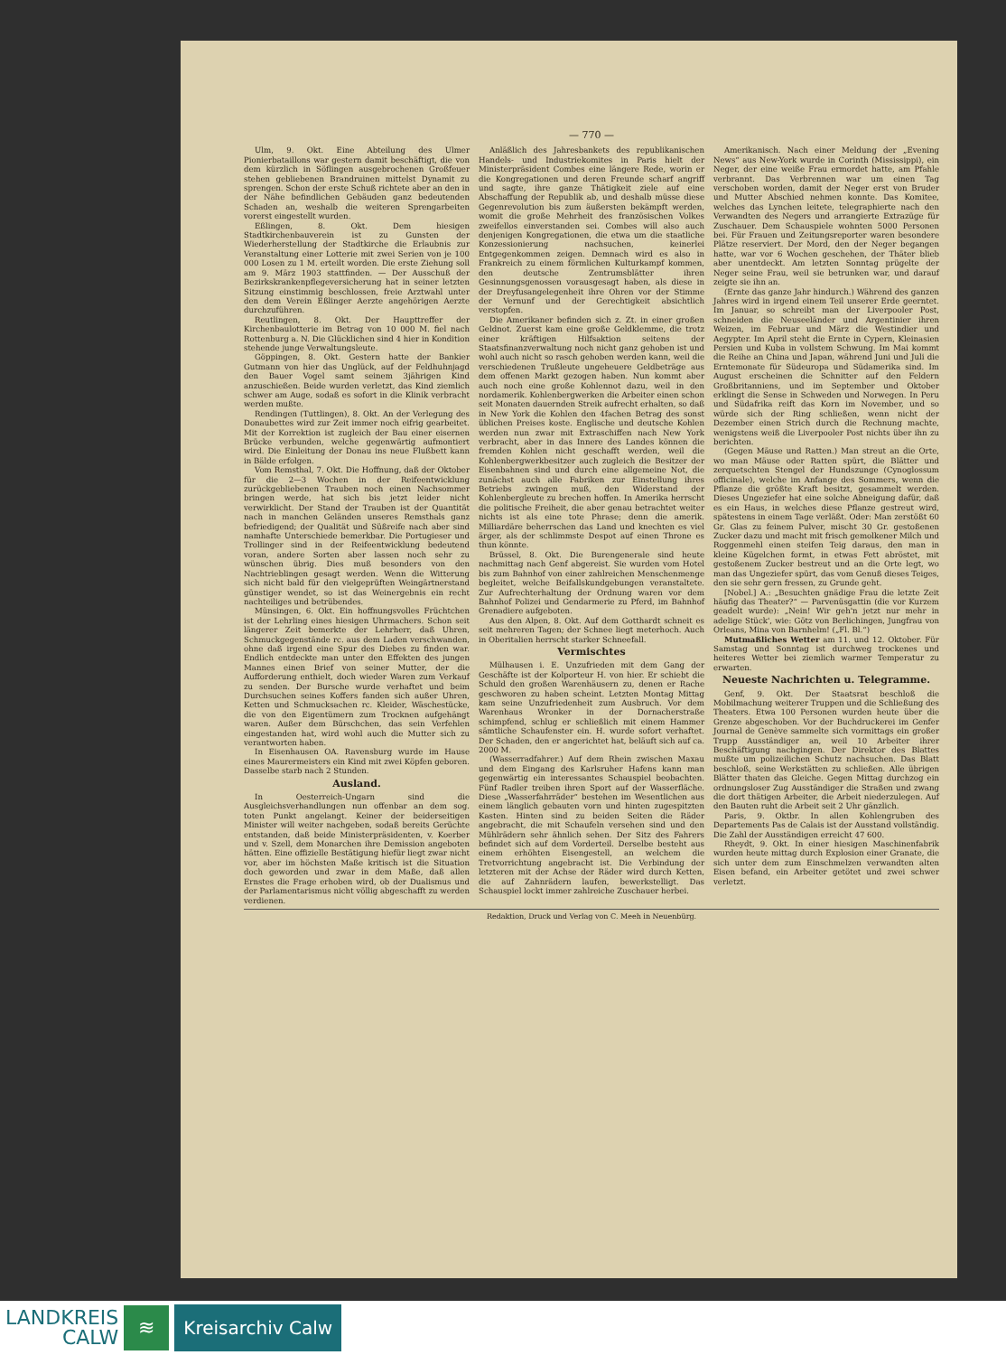— 770 —
Ulm, 9. Okt. Eine Abteilung des Ulmer Pionierbataillons war gestern damit beschäftigt, die von dem kürzlich in Söflingen ausgebrochenen Großfeuer stehen gebliebenen Brandruinen mittelst Dynamit zu sprengen. Schon der erste Schuß richtete aber an den in der Nähe befindlichen Gebäuden ganz bedeutenden Schaden an, weshalb die weiteren Sprengarbeiten vorerst eingestellt wurden.
Eßlingen, 8. Okt. Dem hiesigen Stadtkirchenbauverein ist zu Gunsten der Wiederherstellung der Stadtkirche die Erlaubnis zur Veranstaltung einer Lotterie mit zwei Serien von je 100 000 Losen zu 1 M. erteilt worden. Die erste Ziehung soll am 9. März 1903 stattfinden. — Der Ausschuß der Bezirkskrankenpflegeversicherung hat in seiner letzten Sitzung einstimmig beschlossen, freie Arztwahl unter den dem Verein Eßlinger Aerzte angehörigen Aerzte durchzuführen.
Reutlingen, 8. Okt. Der Haupttreffer der Kirchenbaulotterie im Betrag von 10 000 M. fiel nach Rottenburg a. N. Die Glücklichen sind 4 hier in Kondition stehende junge Verwaltungsleute.
Göppingen, 8. Okt. Gestern hatte der Bankier Gutmann von hier das Unglück, auf der Feldhuhnjagd den Bauer Vogel samt seinem 3jährigen Kind anzuschießen. Beide wurden verletzt, das Kind ziemlich schwer am Auge, sodaß es sofort in die Klinik verbracht werden mußte.
Rendingen (Tuttlingen), 8. Okt. An der Verlegung des Donaubettes wird zur Zeit immer noch eifrig gearbeitet. Mit der Korrektion ist zugleich der Bau einer eisernen Brücke verbunden, welche gegenwärtig aufmontiert wird. Die Einleitung der Donau ins neue Flußbett kann in Bälde erfolgen.
Vom Remsthal, 7. Okt. Die Hoffnung, daß der Oktober für die 2—3 Wochen in der Reifeentwicklung zurückgebliebenen Trauben noch einen Nachsommer bringen werde, hat sich bis jetzt leider nicht verwirklicht. Der Stand der Trauben ist der Quantität nach in manchen Geländen unseres Remsthals ganz befriedigend; der Qualität und Süßreife nach aber sind namhafte Unterschiede bemerkbar. Die Portugieser und Trollinger sind in der Reifeentwicklung bedeutend voran, andere Sorten aber lassen noch sehr zu wünschen übrig. Dies muß besonders von den Nachtrieblingen gesagt werden. Wenn die Witterung sich nicht bald für den vielgeprüften Weingärtnerstand günstiger wendet, so ist das Weinergebnis ein recht nachteiliges und betrübendes.
Münsingen, 6. Okt. Ein hoffnungsvolles Früchtchen ist der Lehrling eines hiesigen Uhrmachers. Schon seit längerer Zeit bemerkte der Lehrherr, daß Uhren, Schmuckgegenstände rc. aus dem Laden verschwanden, ohne daß irgend eine Spur des Diebes zu finden war. Endlich entdeckte man unter den Effekten des jungen Mannes einen Brief von seiner Mutter, der die Aufforderung enthielt, doch wieder Waren zum Verkauf zu senden. Der Bursche wurde verhaftet und beim Durchsuchen seines Koffers fanden sich außer Uhren, Ketten und Schmucksachen rc. Kleider, Wäschestücke, die von den Eigentümern zum Trocknen aufgehängt waren. Außer dem Bürschchen, das sein Verfehlen eingestanden hat, wird wohl auch die Mutter sich zu verantworten haben.
In Eisenhausen OA. Ravensburg wurde im Hause eines Maurermeisters ein Kind mit zwei Köpfen geboren. Dasselbe starb nach 2 Stunden.
Ausland.
In Oesterreich-Ungarn sind die Ausgleichsverhandlungen nun offenbar an dem sog. toten Punkt angelangt. Keiner der beiderseitigen Minister will weiter nachgeben, sodaß bereits Gerüchte entstanden, daß beide Ministerpräsidenten, v. Koerber und v. Szell, dem Monarchen ihre Demission angeboten hätten. Eine offizielle Bestätigung hiefür liegt zwar nicht vor, aber im höchsten Maße kritisch ist die Situation doch geworden und zwar in dem Maße, daß allen Ernstes die Frage erhoben wird, ob der Dualismus und der Parlamentarismus nicht völlig abgeschafft zu werden verdienen.
Anläßlich des Jahresbankets des republikanischen Handels- und Industriekomites in Paris hielt der Ministerpräsident Combes eine längere Rede, worin er die Kongregationen und deren Freunde scharf angriff und sagte, ihre ganze Thätigkeit ziele auf eine Abschaffung der Republik ab, und deshalb müsse diese Gegenrevolution bis zum äußersten bekämpft werden, womit die große Mehrheit des französischen Volkes zweifellos einverstanden sei. Combes will also auch denjenigen Kongregationen, die etwa um die staatliche Konzessionierung nachsuchen, keinerlei Entgegenkommen zeigen. Demnach wird es also in Frankreich zu einem förmlichen Kulturkampf kommen, den deutsche Zentrumsblätter ihren Gesinnungsgenossen vorausgesagt haben, als diese in der Dreyfusangelegenheit ihre Ohren vor der Stimme der Vernunf und der Gerechtigkeit absichtlich verstopfen.
Die Amerikaner befinden sich z. Zt. in einer großen Geldnot. Zuerst kam eine große Geldklemme, die trotz einer kräftigen Hilfsaktion seitens der Staatsfinanzverwaltung noch nicht ganz gehoben ist und wohl auch nicht so rasch gehoben werden kann, weil die verschiedenen Trußleute ungeheuere Geldbeträge aus dem offenen Markt gezogen haben. Nun kommt aber auch noch eine große Kohlennot dazu, weil in den nordamerik. Kohlenbergwerken die Arbeiter einen schon seit Monaten dauernden Streik aufrecht erhalten, so daß in New York die Kohlen den 4fachen Betrag des sonst üblichen Preises koste. Englische und deutsche Kohlen werden nun zwar mit Extraschiffen nach New York verbracht, aber in das Innere des Landes können die fremden Kohlen nicht geschafft werden, weil die Kohlenbergwerkbesitzer auch zugleich die Besitzer der Eisenbahnen sind und durch eine allgemeine Not, die zunächst auch alle Fabriken zur Einstellung ihres Betriebs zwingen muß, den Widerstand der Kohlenbergleute zu brechen hoffen. In Amerika herrscht die politische Freiheit, die aber genau betrachtet weiter nichts ist als eine tote Phrase; denn die amerik. Milliardäre beherrschen das Land und knechten es viel ärger, als der schlimmste Despot auf einen Throne es thun könnte.
Brüssel, 8. Okt. Die Burengenerale sind heute nachmittag nach Genf abgereist. Sie wurden vom Hotel bis zum Bahnhof von einer zahlreichen Menschenmenge begleitet, welche Beifallskundgebungen veranstaltete. Zur Aufrechterhaltung der Ordnung waren vor dem Bahnhof Polizei und Gendarmerie zu Pferd, im Bahnhof Grenadiere aufgeboten.
Aus den Alpen, 8. Okt. Auf dem Gotthardt schneit es seit mehreren Tagen; der Schnee liegt meterhoch. Auch in Oberitalien herrscht starker Schneefall.
Vermischtes
Mülhausen i. E. Unzufrieden mit dem Gang der Geschäfte ist der Kolporteur H. von hier. Er schiebt die Schuld den großen Warenhäusern zu, denen er Rache geschworen zu haben scheint. Letzten Montag Mittag kam seine Unzufriedenheit zum Ausbruch. Vor dem Warenhaus Wronker in der Dornacherstraße schimpfend, schlug er schließlich mit einem Hammer sämtliche Schaufenster ein. H. wurde sofort verhaftet. Der Schaden, den er angerichtet hat, beläuft sich auf ca. 2000 M.
(Wasserradfahrer.) Auf dem Rhein zwischen Maxau und dem Eingang des Karlsruher Hafens kann man gegenwärtig ein interessantes Schauspiel beobachten. Fünf Radler treiben ihren Sport auf der Wasserfläche. Diese „Wasserfahrräder“ bestehen im Wesentlichen aus einem länglich gebauten vorn und hinten zugespitzten Kasten. Hinten sind zu beiden Seiten die Räder angebracht, die mit Schaufeln versehen sind und den Mühlrädern sehr ähnlich sehen. Der Sitz des Fahrers befindet sich auf dem Vorderteil. Derselbe besteht aus einem erhöhten Eisengestell, an welchem die Tretvorrichtung angebracht ist. Die Verbindung der letzteren mit der Achse der Räder wird durch Ketten, die auf Zahnrädern laufen, bewerkstelligt. Das Schauspiel lockt immer zahlreiche Zuschauer herbei.
Amerikanisch. Nach einer Meldung der „Evening News“ aus New-York wurde in Corinth (Mississippi), ein Neger, der eine weiße Frau ermordet hatte, am Pfahle verbrannt. Das Verbrennen war um einen Tag verschoben worden, damit der Neger erst von Bruder und Mutter Abschied nehmen konnte. Das Komitee, welches das Lynchen leitete, telegraphierte nach den Verwandten des Negers und arrangierte Extrazüge für Zuschauer. Dem Schauspiele wohnten 5000 Personen bei. Für Frauen und Zeitungsreporter waren besondere Plätze reserviert. Der Mord, den der Neger begangen hatte, war vor 6 Wochen geschehen, der Thäter blieb aber unentdeckt. Am letzten Sonntag prügelte der Neger seine Frau, weil sie betrunken war, und darauf zeigte sie ihn an.
(Ernte das ganze Jahr hindurch.) Während des ganzen Jahres wird in irgend einem Teil unserer Erde geerntet. Im Januar, so schreibt man der Liverpooler Post, schneiden die Neuseeländer und Argentinier ihren Weizen, im Februar und März die Westindier und Aegypter. Im April steht die Ernte in Cypern, Kleinasien Persien und Kuba in vollstem Schwung. Im Mai kommt die Reihe an China und Japan, während Juni und Juli die Erntemonate für Südeuropa und Südamerika sind. Im August erscheinen die Schnitter auf den Feldern Großbritanniens, und im September und Oktober erklingt die Sense in Schweden und Norwegen. In Peru und Südafrika reift das Korn im November, und so würde sich der Ring schließen, wenn nicht der Dezember einen Strich durch die Rechnung machte, wenigstens weiß die Liverpooler Post nichts über ihn zu berichten.
(Gegen Mäuse und Ratten.) Man streut an die Orte, wo man Mäuse oder Ratten spürt, die Blätter und zerquetschten Stengel der Hundszunge (Cynoglossum officinale), welche im Anfange des Sommers, wenn die Pflanze die größte Kraft besitzt, gesammelt werden. Dieses Ungeziefer hat eine solche Abneigung dafür, daß es ein Haus, in welches diese Pflanze gestreut wird, spätestens in einem Tage verläßt. Oder: Man zerstößt 60 Gr. Glas zu feinem Pulver, mischt 30 Gr. gestoßenen Zucker dazu und macht mit frisch gemolkener Milch und Roggenmehl einen steifen Teig daraus, den man in kleine Kügelchen formt, in etwas Fett abröstet, mit gestoßenem Zucker bestreut und an die Orte legt, wo man das Ungeziefer spürt, das vom Genuß dieses Teiges, den sie sehr gern fressen, zu Grunde geht.
[Nobel.] A.: „Besuchten gnädige Frau die letzte Zeit häufig das Theater?“ — Parvenüsgattin (die vor Kurzem geadelt wurde): „Nein! Wir geh'n jetzt nur mehr in adelige Stück', wie: Götz von Berlichingen, Jungfrau von Orleans, Mina von Barnhelm! („Fl. Bl.“)
Mutmaßliches Wetter am 11. und 12. Oktober. Für Samstag und Sonntag ist durchweg trockenes und heiteres Wetter bei ziemlich warmer Temperatur zu erwarten.
Neueste Nachrichten u. Telegramme.
Genf, 9. Okt. Der Staatsrat beschloß die Mobilmachung weiterer Truppen und die Schließung des Theaters. Etwa 100 Personen wurden heute über die Grenze abgeschoben. Vor der Buchdruckerei im Genfer Journal de Genève sammelte sich vormittags ein großer Trupp Ausständiger an, weil 10 Arbeiter ihrer Beschäftigung nachgingen. Der Direktor des Blattes mußte um polizeilichen Schutz nachsuchen. Das Blatt beschloß, seine Werkstätten zu schließen. Alle übrigen Blätter thaten das Gleiche. Gegen Mittag durchzog ein ordnungsloser Zug Ausständiger die Straßen und zwang die dort thätigen Arbeiter, die Arbeit niederzulegen. Auf den Bauten ruht die Arbeit seit 2 Uhr gänzlich.
Paris, 9. Oktbr. In allen Kohlengruben des Departements Pas de Calais ist der Ausstand vollständig. Die Zahl der Ausständigen erreicht 47 600.
Rheydt, 9. Okt. In einer hiesigen Maschinenfabrik wurden heute mittag durch Explosion einer Granate, die sich unter dem zum Einschmelzen verwandten alten Eisen befand, ein Arbeiter getötet und zwei schwer verletzt.
Redaktion, Druck und Verlag von C. Meeh in Neuenbürg.
LANDKREIS
CALW
≋
Kreisarchiv Calw